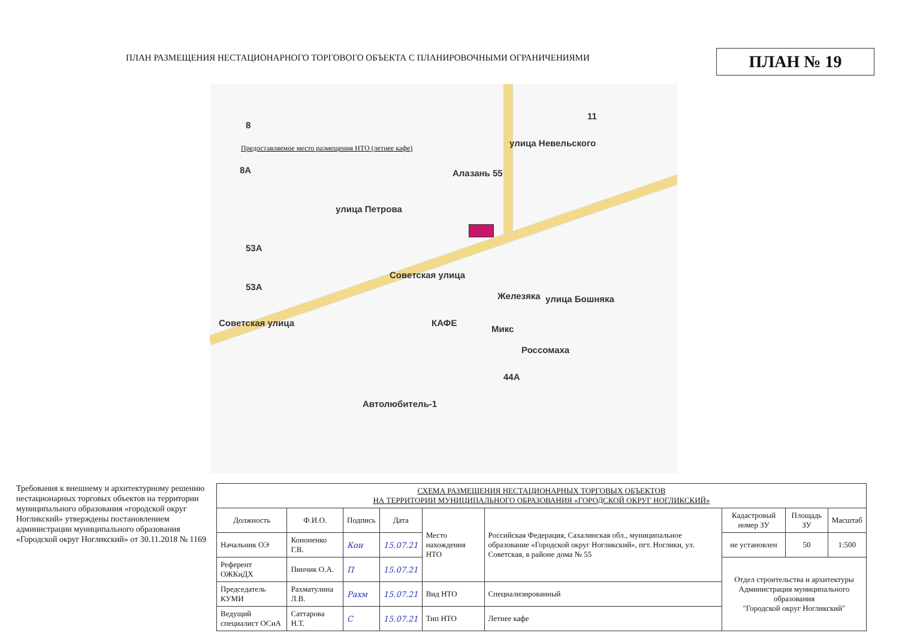ПЛАН РАЗМЕЩЕНИЯ НЕСТАЦИОНАРНОГО ТОРГОВОГО ОБЪЕКТА С ПЛАНИРОВОЧНЫМИ ОГРАНИЧЕНИЯМИ
ПЛАН № 19
8
8А
53А
53А
11
Алазань 55
Железяка
КАФЕ
Микс
Россомаха
44А
Автолюбитель-1
Советская улица
Советская улица
улица Петрова
улица Невельского
улица Бошняка
Предоставляемое место размещения НТО (летнее кафе)
Требования к внешнему и архитектурному решению нестационарных торговых объектов на территории муниципального образования «городской округ Ногликский» утверждены постановлением администрации муниципального образования «Городской округ Ногликский» от 30.11.2018 № 1169
| СХЕМА РАЗМЕЩЕНИЯ НЕСТАЦИОНАРНЫХ ТОРГОВЫХ ОБЪЕКТОВ НА ТЕРРИТОРИИ МУНИЦИПАЛЬНОГО ОБРАЗОВАНИЯ «ГОРОДСКОЙ ОКРУГ НОГЛИКСКИЙ» | | | | | | | | |
| --- | --- | --- | --- | --- | --- | --- | --- | --- |
| Должность | Ф.И.О. | Подпись | Дата | Место нахождения НТО | Российская Федерация, Сахалинская обл., муниципальное образование «Городской округ Ногликский», пгт. Ноглики, ул. Советская, в районе дома № 55 | Кадастровый номер ЗУ | Площадь ЗУ | Масштаб |
| Начальник ОЭ | Кононенко Г.В. | Кон | 15.07.21 | | | не установлен | 50 | 1:500 |
| Референт ОЖКиДХ | Пинчик О.А. | П | 15.07.21 | | | Отдел строительства и архитектуры Администрация муниципального образования "Городской округ Ногликский" | | |
| Председатель КУМИ | Рахматулина Л.В. | Рахм | 15.07.21 | Вид НТО | Специализированный | | | |
| Ведущий специалист ОСиА | Саттарова Н.Т. | С | 15.07.21 | Тип НТО | Летнее кафе | | | |